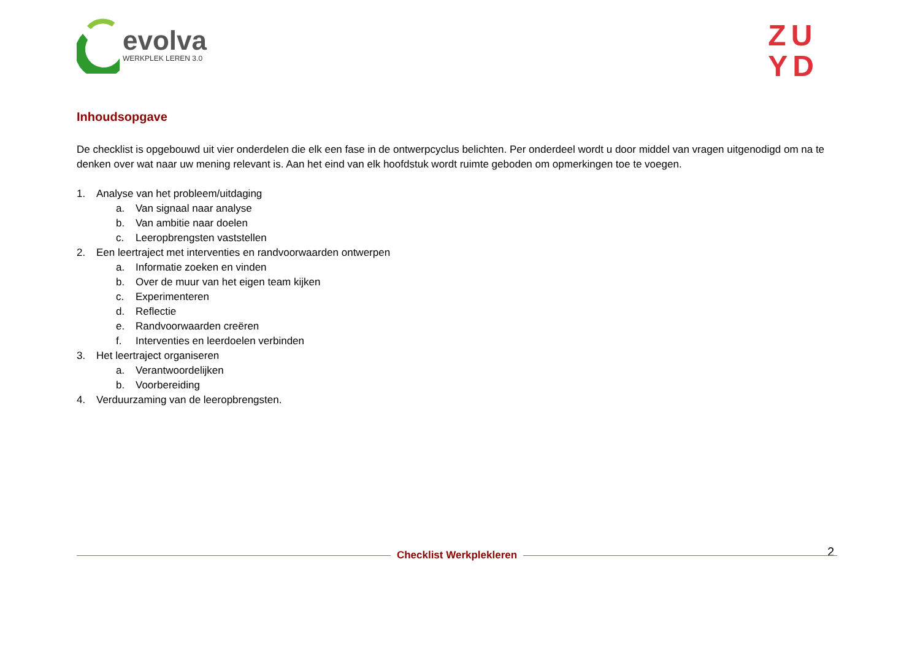evolva
WERKPLEK LEREN 3.0
ZU
YD
Inhoudsopgave
De checklist is opgebouwd uit vier onderdelen die elk een fase in de ontwerpcyclus belichten. Per onderdeel wordt u door middel van vragen uitgenodigd om na te denken over wat naar uw mening relevant is. Aan het eind van elk hoofdstuk wordt ruimte geboden om opmerkingen toe te voegen.
1. Analyse van het probleem/uitdaging
a. Van signaal naar analyse
b. Van ambitie naar doelen
c. Leeropbrengsten vaststellen
2. Een leertraject met interventies en randvoorwaarden ontwerpen
a. Informatie zoeken en vinden
b. Over de muur van het eigen team kijken
c. Experimenteren
d. Reflectie
e. Randvoorwaarden creëren
f. Interventies en leerdoelen verbinden
3. Het leertraject organiseren
a. Verantwoordelijken
b. Voorbereiding
4. Verduurzaming van de leeropbrengsten.
2 Checklist Werkplekleren